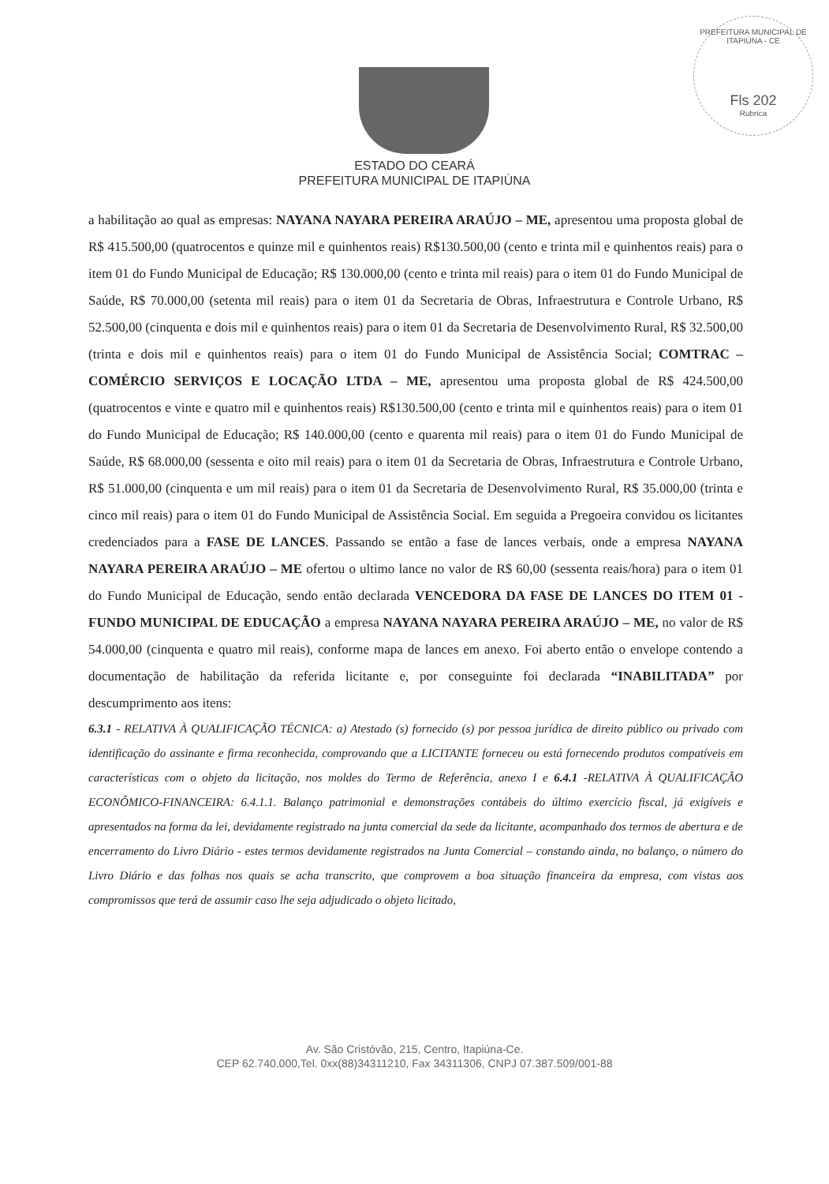PREFEITURA MUNICIPAL DE ITAPIÚNA - CE
Fls 202
Rubrica
ESTADO DO CEARÁ
PREFEITURA MUNICIPAL DE ITAPIÚNA
a habilitação ao qual as empresas: NAYANA NAYARA PEREIRA ARAÚJO – ME, apresentou uma proposta global de R$ 415.500,00 (quatrocentos e quinze mil e quinhentos reais) R$130.500,00 (cento e trinta mil e quinhentos reais) para o item 01 do Fundo Municipal de Educação; R$ 130.000,00 (cento e trinta mil reais) para o item 01 do Fundo Municipal de Saúde, R$ 70.000,00 (setenta mil reais) para o item 01 da Secretaria de Obras, Infraestrutura e Controle Urbano, R$ 52.500,00 (cinquenta e dois mil e quinhentos reais) para o item 01 da Secretaria de Desenvolvimento Rural, R$ 32.500,00 (trinta e dois mil e quinhentos reais) para o item 01 do Fundo Municipal de Assistência Social; COMTRAC – COMÉRCIO SERVIÇOS E LOCAÇÃO LTDA – ME, apresentou uma proposta global de R$ 424.500,00 (quatrocentos e vinte e quatro mil e quinhentos reais) R$130.500,00 (cento e trinta mil e quinhentos reais) para o item 01 do Fundo Municipal de Educação; R$ 140.000,00 (cento e quarenta mil reais) para o item 01 do Fundo Municipal de Saúde, R$ 68.000,00 (sessenta e oito mil reais) para o item 01 da Secretaria de Obras, Infraestrutura e Controle Urbano, R$ 51.000,00 (cinquenta e um mil reais) para o item 01 da Secretaria de Desenvolvimento Rural, R$ 35.000,00 (trinta e cinco mil reais) para o item 01 do Fundo Municipal de Assistência Social. Em seguida a Pregoeira convidou os licitantes credenciados para a FASE DE LANCES. Passando se então a fase de lances verbais, onde a empresa NAYANA NAYARA PEREIRA ARAÚJO – ME ofertou o ultimo lance no valor de R$ 60,00 (sessenta reais/hora) para o item 01 do Fundo Municipal de Educação, sendo então declarada VENCEDORA DA FASE DE LANCES DO ITEM 01 -FUNDO MUNICIPAL DE EDUCAÇÃO a empresa NAYANA NAYARA PEREIRA ARAÚJO – ME, no valor de R$ 54.000,00 (cinquenta e quatro mil reais), conforme mapa de lances em anexo. Foi aberto então o envelope contendo a documentação de habilitação da referida licitante e, por conseguinte foi declarada “INABILITADA” por descumprimento aos itens:
6.3.1 - RELATIVA À QUALIFICAÇÃO TÉCNICA: a) Atestado (s) fornecido (s) por pessoa jurídica de direito público ou privado com identificação do assinante e firma reconhecida, comprovando que a LICITANTE forneceu ou está fornecendo produtos compatíveis em características com o objeto da licitação, nos moldes do Termo de Referência, anexo I e 6.4.1 -RELATIVA À QUALIFICAÇÃO ECONÔMICO-FINANCEIRA: 6.4.1.1. Balanço patrimonial e demonstrações contábeis do último exercício fiscal, já exigíveis e apresentados na forma da lei, devidamente registrado na junta comercial da sede da licitante, acompanhado dos termos de abertura e de encerramento do Livro Diário - estes termos devidamente registrados na Junta Comercial – constando ainda, no balanço, o número do Livro Diário e das folhas nos quais se acha transcrito, que comprovem a boa situação financeira da empresa, com vistas aos compromissos que terá de assumir caso lhe seja adjudicado o objeto licitado,
Av. São Cristóvão, 215, Centro, Itapiúna-Ce.
CEP 62.740.000,Tel. 0xx(88)34311210, Fax 34311306, CNPJ 07.387.509/001-88